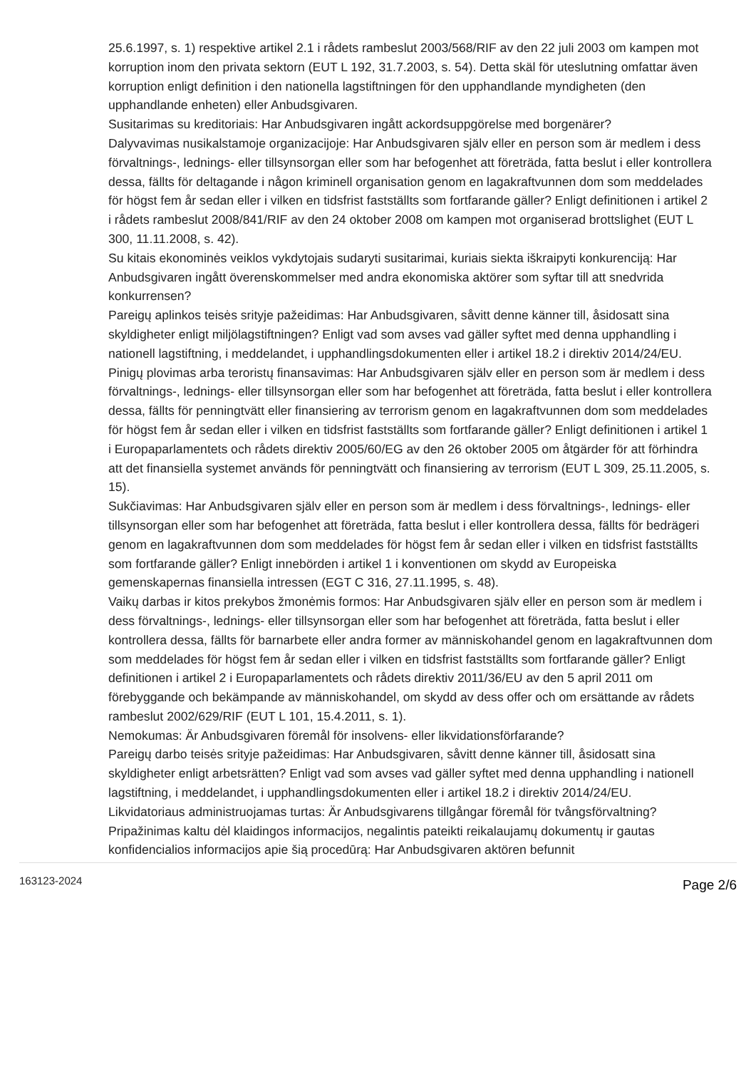25.6.1997, s. 1) respektive artikel 2.1 i rådets rambeslut 2003/568/RIF av den 22 juli 2003 om kampen mot korruption inom den privata sektorn (EUT L 192, 31.7.2003, s. 54). Detta skäl för uteslutning omfattar även korruption enligt definition i den nationella lagstiftningen för den upphandlande myndigheten (den upphandlande enheten) eller Anbudsgivaren.
Susitarimas su kreditoriais: Har Anbudsgivaren ingått ackordsuppgörelse med borgenärer?
Dalyvavimas nusikalstamoje organizacijoje: Har Anbudsgivaren själv eller en person som är medlem i dess förvaltnings-, lednings- eller tillsynsorgan eller som har befogenhet att företräda, fatta beslut i eller kontrollera dessa, fällts för deltagande i någon kriminell organisation genom en lagakraftvunnen dom som meddelades för högst fem år sedan eller i vilken en tidsfrist fastställts som fortfarande gäller? Enligt definitionen i artikel 2 i rådets rambeslut 2008/841/RIF av den 24 oktober 2008 om kampen mot organiserad brottslighet (EUT L 300, 11.11.2008, s. 42).
Su kitais ekonominės veiklos vykdytojais sudaryti susitarimai, kuriais siekta iškraipyti konkurenciją: Har Anbudsgivaren ingått överenskommelser med andra ekonomiska aktörer som syftar till att snedvrida konkurrensen?
Pareigų aplinkos teisės srityje pažeidimas: Har Anbudsgivaren, såvitt denne känner till, åsidosatt sina skyldigheter enligt miljölagstiftningen? Enligt vad som avses vad gäller syftet med denna upphandling i nationell lagstiftning, i meddelandet, i upphandlingsdokumenten eller i artikel 18.2 i direktiv 2014/24/EU.
Pinigų plovimas arba teroristų finansavimas: Har Anbudsgivaren själv eller en person som är medlem i dess förvaltnings-, lednings- eller tillsynsorgan eller som har befogenhet att företräda, fatta beslut i eller kontrollera dessa, fällts för penningtvätt eller finansiering av terrorism genom en lagakraftvunnen dom som meddelades för högst fem år sedan eller i vilken en tidsfrist fastställts som fortfarande gäller? Enligt definitionen i artikel 1 i Europaparlamentets och rådets direktiv 2005/60/EG av den 26 oktober 2005 om åtgärder för att förhindra att det finansiella systemet används för penningtvätt och finansiering av terrorism (EUT L 309, 25.11.2005, s. 15).
Sukčiavimas: Har Anbudsgivaren själv eller en person som är medlem i dess förvaltnings-, lednings- eller tillsynsorgan eller som har befogenhet att företräda, fatta beslut i eller kontrollera dessa, fällts för bedrägeri genom en lagakraftvunnen dom som meddelades för högst fem år sedan eller i vilken en tidsfrist fastställts som fortfarande gäller? Enligt innebörden i artikel 1 i konventionen om skydd av Europeiska gemenskapernas finansiella intressen (EGT C 316, 27.11.1995, s. 48).
Vaikų darbas ir kitos prekybos žmonėmis formos: Har Anbudsgivaren själv eller en person som är medlem i dess förvaltnings-, lednings- eller tillsynsorgan eller som har befogenhet att företräda, fatta beslut i eller kontrollera dessa, fällts för barnarbete eller andra former av människohandel genom en lagakraftvunnen dom som meddelades för högst fem år sedan eller i vilken en tidsfrist fastställts som fortfarande gäller? Enligt definitionen i artikel 2 i Europaparlamentets och rådets direktiv 2011/36/EU av den 5 april 2011 om förebyggande och bekämpande av människohandel, om skydd av dess offer och om ersättande av rådets rambeslut 2002/629/RIF (EUT L 101, 15.4.2011, s. 1).
Nemokumas: Är Anbudsgivaren föremål för insolvens- eller likvidationsförfarande?
Pareigų darbo teisės srityje pažeidimas: Har Anbudsgivaren, såvitt denne känner till, åsidosatt sina skyldigheter enligt arbetsrätten? Enligt vad som avses vad gäller syftet med denna upphandling i nationell lagstiftning, i meddelandet, i upphandlingsdokumenten eller i artikel 18.2 i direktiv 2014/24/EU.
Likvidatoriaus administruojamas turtas: Är Anbudsgivarens tillgångar föremål för tvångsförvaltning?
Pripažinimas kaltu dėl klaidingos informacijos, negalintis pateikti reikalaujamų dokumentų ir gautas konfidencialios informacijos apie šią procedūrą: Har Anbudsgivaren aktören befunnit
163123-2024 Page 2/6